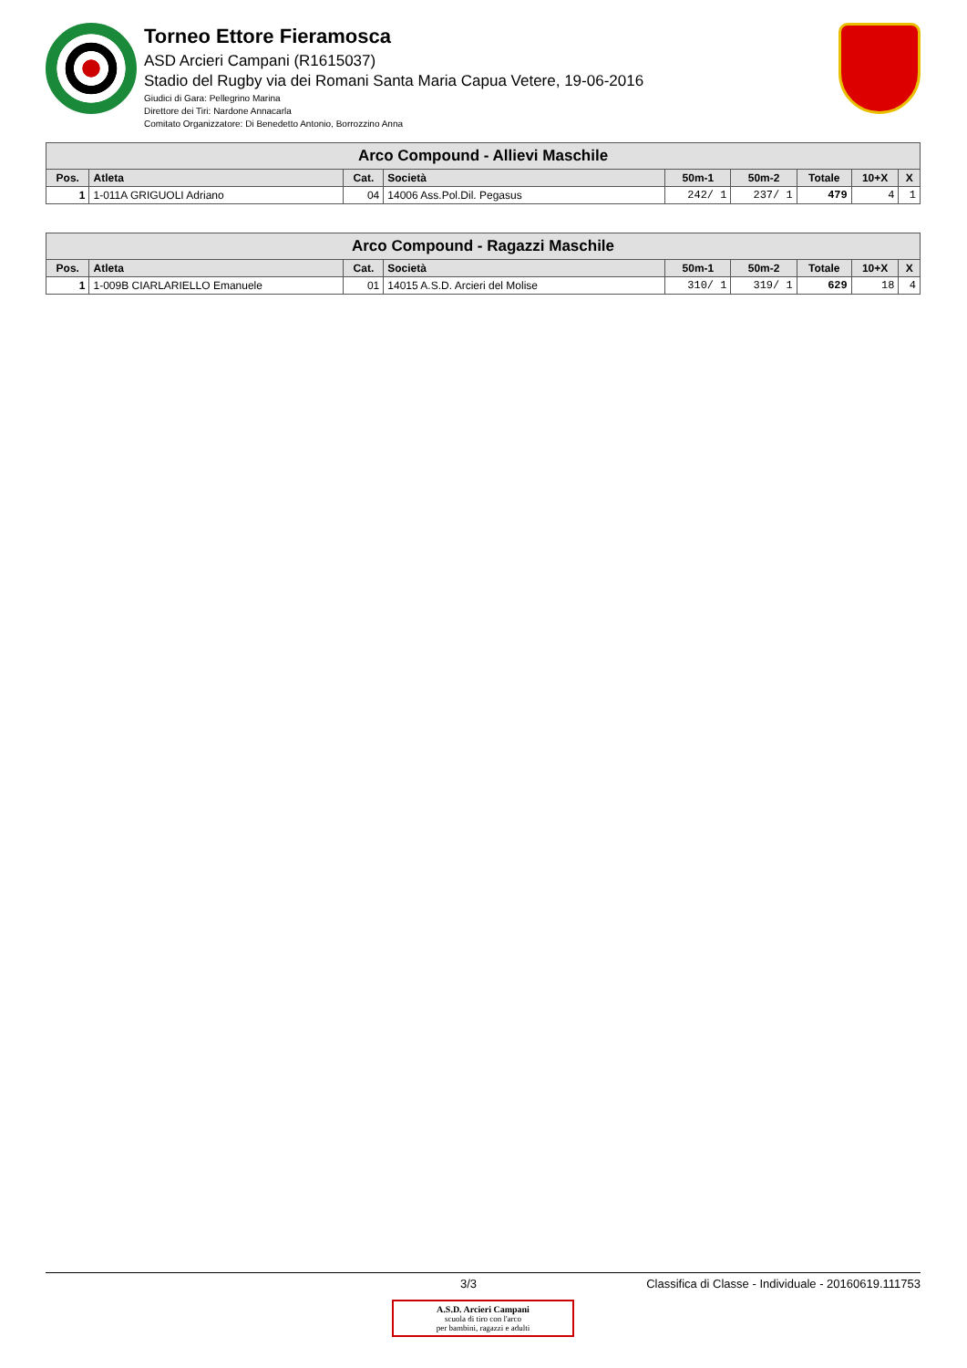Torneo Ettore Fieramosca
ASD Arcieri Campani (R1615037)
Stadio del Rugby via dei Romani Santa Maria Capua Vetere, 19-06-2016
Giudici di Gara: Pellegrino Marina
Direttore dei Tiri: Nardone Annacarla
Comitato Organizzatore: Di Benedetto Antonio, Borrozzino Anna
| Arco Compound - Allievi Maschile | | | | | | | | |
| --- | --- | --- | --- | --- | --- | --- | --- | --- |
| Pos. | Atleta | Cat. | Società | 50m-1 | 50m-2 | Totale | 10+X | X |
| 1 | 1-011A GRIGUOLI Adriano | 04 | 14006 Ass.Pol.Dil. Pegasus | 242/ 1 | 237/ 1 | 479 | 4 | 1 |
| Arco Compound - Ragazzi Maschile | | | | | | | | |
| --- | --- | --- | --- | --- | --- | --- | --- | --- |
| Pos. | Atleta | Cat. | Società | 50m-1 | 50m-2 | Totale | 10+X | X |
| 1 | 1-009B CIARLARIELLO Emanuele | 01 | 14015 A.S.D. Arcieri del Molise | 310/ 1 | 319/ 1 | 629 | 18 | 4 |
3/3 Classifica di Classe - Individuale - 20160619.111753
A.S.D. Arcieri Campani
scuola di tiro con l'arco
per bambini, ragazzi e adulti